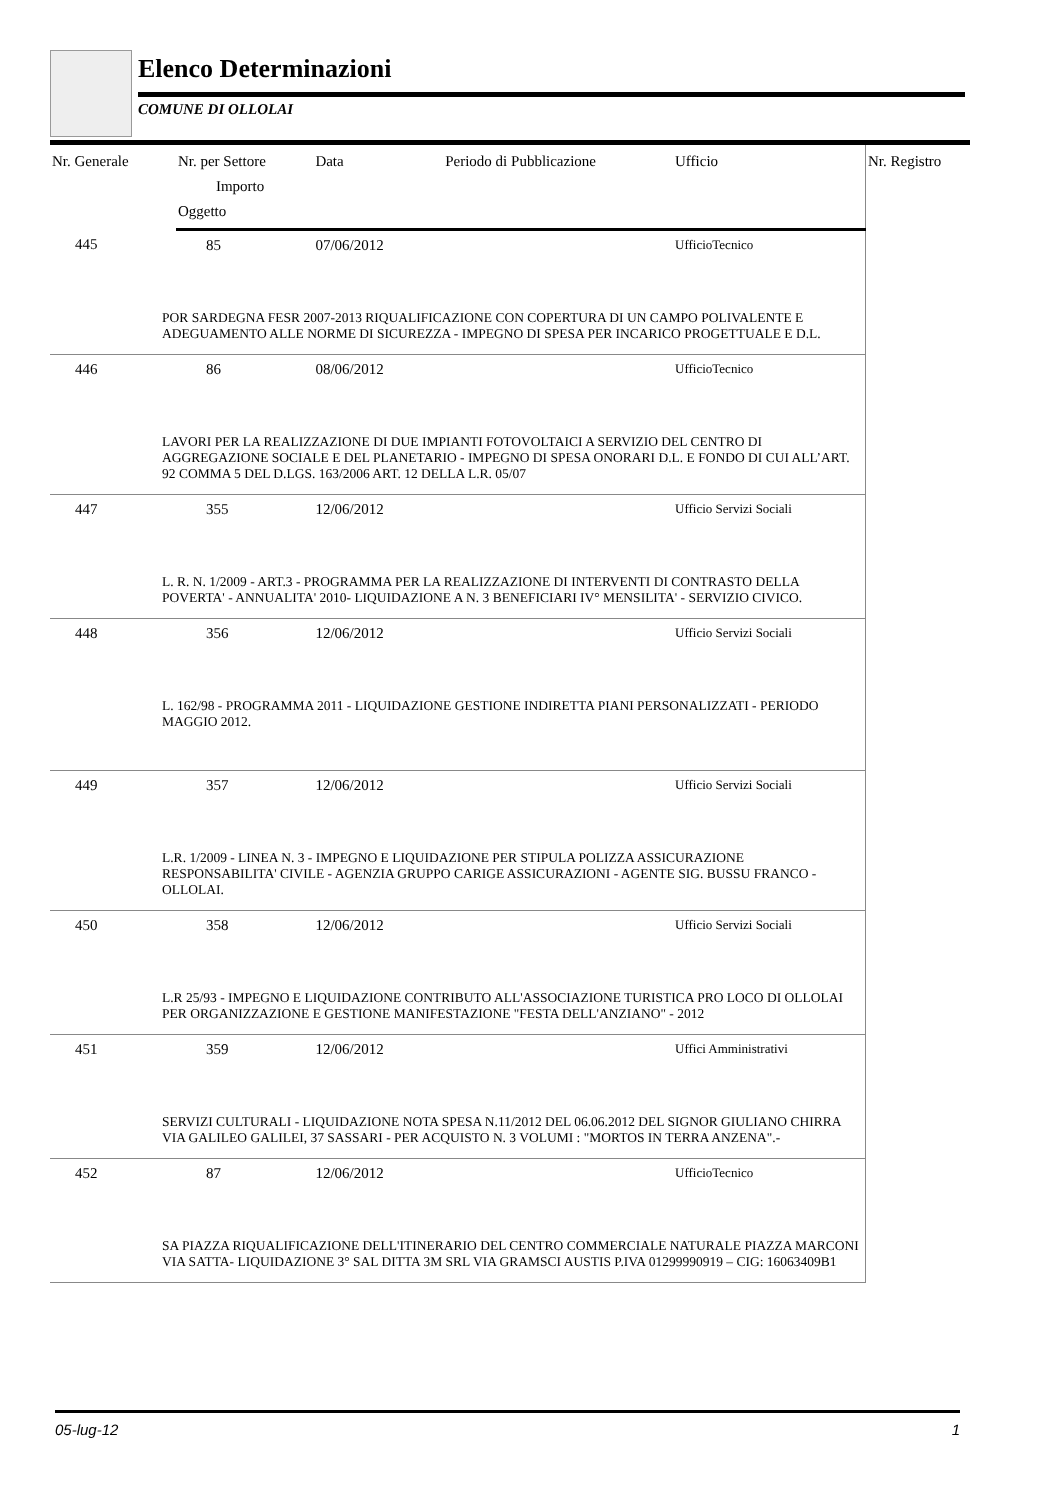Elenco Determinazioni
COMUNE DI OLLOLAI
| Nr. Generale | Nr. per Settore | Data | Periodo di Pubblicazione | Ufficio | Nr. Registro |
| --- | --- | --- | --- | --- | --- |
| | Importo | | | | |
| | Oggetto | | | | |
| 445 | 85 | 07/06/2012 | | UfficioTecnico | |
| POR SARDEGNA FESR 2007-2013 RIQUALIFICAZIONE CON COPERTURA DI UN CAMPO POLIVALENTE E ADEGUAMENTO ALLE NORME DI SICUREZZA - IMPEGNO DI SPESA PER INCARICO PROGETTUALE E D.L. | | | | | |
| 446 | 86 | 08/06/2012 | | UfficioTecnico | |
| LAVORI PER LA REALIZZAZIONE DI DUE IMPIANTI FOTOVOLTAICI A SERVIZIO DEL CENTRO DI AGGREGAZIONE SOCIALE E DEL PLANETARIO - IMPEGNO DI SPESA ONORARI D.L. E FONDO DI CUI ALL’ART. 92 COMMA 5 DEL D.LGS. 163/2006 ART. 12 DELLA L.R. 05/07 | | | | | |
| 447 | 355 | 12/06/2012 | | Ufficio Servizi Sociali | |
| L. R. N. 1/2009 - ART.3 - PROGRAMMA PER LA REALIZZAZIONE DI INTERVENTI DI CONTRASTO DELLA POVERTA' - ANNUALITA' 2010- LIQUIDAZIONE A N. 3 BENEFICIARI IV° MENSILITA' - SERVIZIO CIVICO. | | | | | |
| 448 | 356 | 12/06/2012 | | Ufficio Servizi Sociali | |
| L. 162/98 - PROGRAMMA 2011 - LIQUIDAZIONE GESTIONE INDIRETTA PIANI PERSONALIZZATI - PERIODO MAGGIO 2012. | | | | | |
| 449 | 357 | 12/06/2012 | | Ufficio Servizi Sociali | |
| L.R. 1/2009 - LINEA N. 3 - IMPEGNO E LIQUIDAZIONE PER STIPULA POLIZZA ASSICURAZIONE RESPONSABILITA' CIVILE - AGENZIA GRUPPO CARIGE ASSICURAZIONI - AGENTE SIG. BUSSU FRANCO - OLLOLAI. | | | | | |
| 450 | 358 | 12/06/2012 | | Ufficio Servizi Sociali | |
| L.R 25/93 - IMPEGNO E LIQUIDAZIONE CONTRIBUTO ALL'ASSOCIAZIONE TURISTICA PRO LOCO DI OLLOLAI PER ORGANIZZAZIONE E GESTIONE MANIFESTAZIONE "FESTA DELL'ANZIANO" - 2012 | | | | | |
| 451 | 359 | 12/06/2012 | | Uffici Amministrativi | |
| SERVIZI CULTURALI - LIQUIDAZIONE NOTA SPESA N.11/2012 DEL 06.06.2012 DEL SIGNOR GIULIANO CHIRRA VIA GALILEO GALILEI, 37 SASSARI - PER ACQUISTO N. 3 VOLUMI : "MORTOS IN TERRA ANZENA".- | | | | | |
| 452 | 87 | 12/06/2012 | | UfficioTecnico | |
| SA PIAZZA RIQUALIFICAZIONE DELL'ITINERARIO DEL CENTRO COMMERCIALE NATURALE PIAZZA MARCONI VIA SATTA- LIQUIDAZIONE 3° SAL DITTA 3M SRL VIA GRAMSCI AUSTIS P.IVA 01299990919 – CIG: 16063409B1 | | | | | |
05-lug-12 1